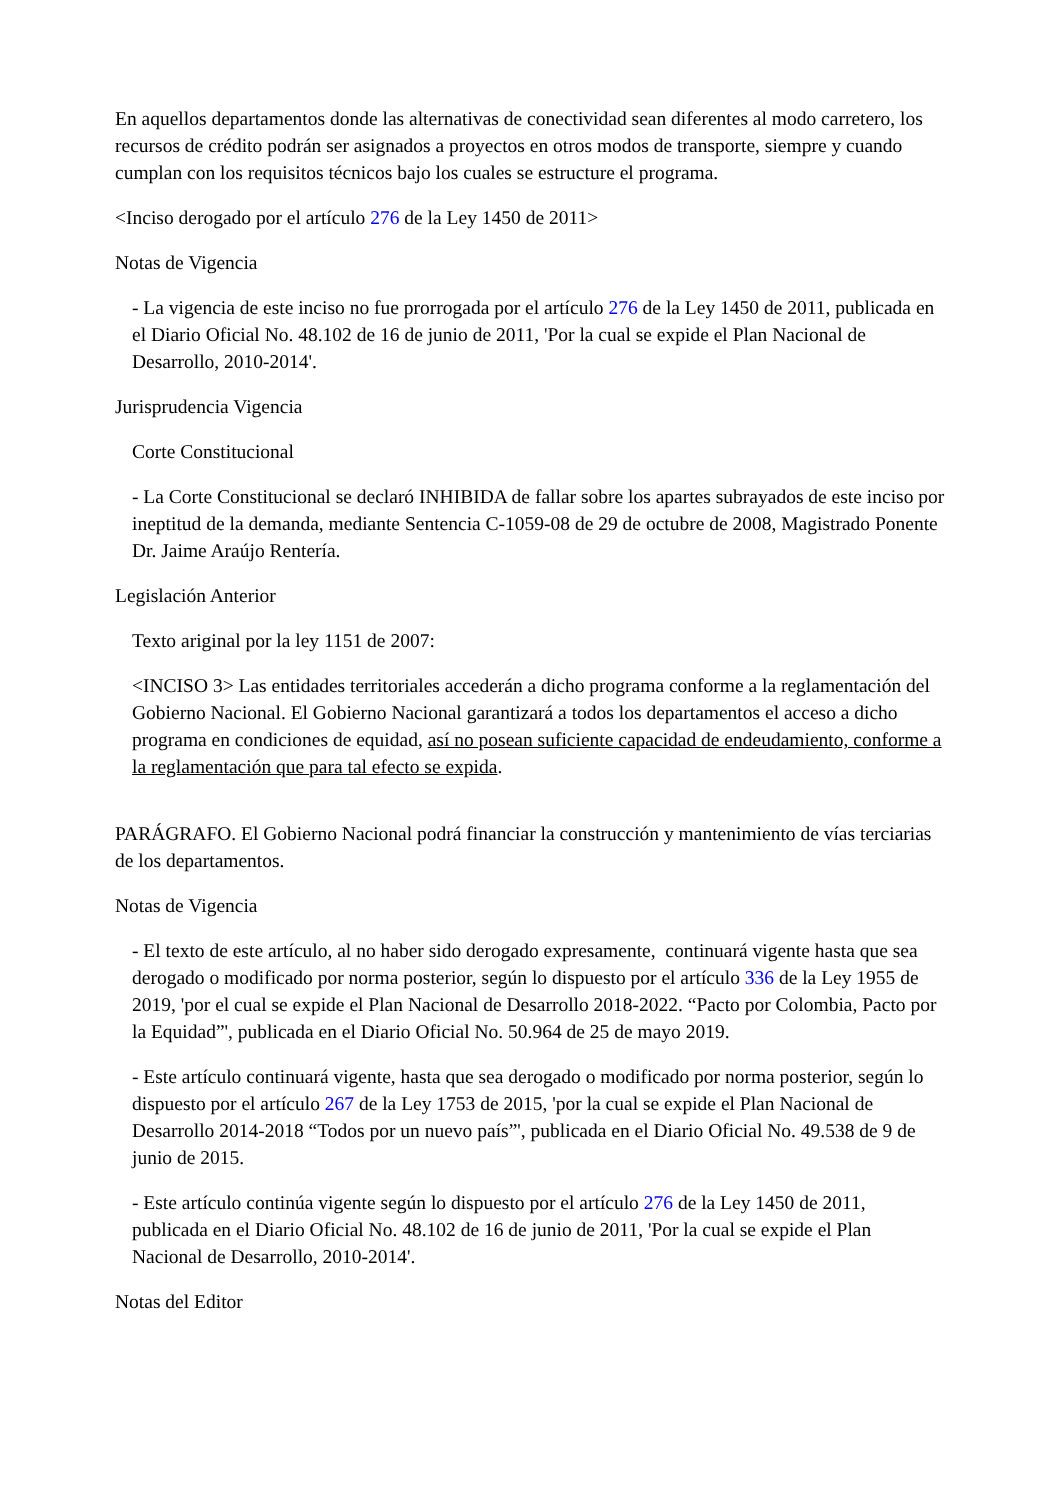En aquellos departamentos donde las alternativas de conectividad sean diferentes al modo carretero, los recursos de crédito podrán ser asignados a proyectos en otros modos de transporte, siempre y cuando cumplan con los requisitos técnicos bajo los cuales se estructure el programa.
<Inciso derogado por el artículo 276 de la Ley 1450 de 2011>
Notas de Vigencia
- La vigencia de este inciso no fue prorrogada por el artículo 276 de la Ley 1450 de 2011, publicada en el Diario Oficial No. 48.102 de 16 de junio de 2011, 'Por la cual se expide el Plan Nacional de Desarrollo, 2010-2014'.
Jurisprudencia Vigencia
Corte Constitucional
- La Corte Constitucional se declaró INHIBIDA de fallar sobre los apartes subrayados de este inciso por ineptitud de la demanda, mediante Sentencia C-1059-08 de 29 de octubre de 2008, Magistrado Ponente Dr. Jaime Araújo Rentería.
Legislación Anterior
Texto ariginal por la ley 1151 de 2007:
<INCISO 3> Las entidades territoriales accederán a dicho programa conforme a la reglamentación del Gobierno Nacional. El Gobierno Nacional garantizará a todos los departamentos el acceso a dicho programa en condiciones de equidad, así no posean suficiente capacidad de endeudamiento, conforme a la reglamentación que para tal efecto se expida.
PARÁGRAFO. El Gobierno Nacional podrá financiar la construcción y mantenimiento de vías terciarias de los departamentos.
Notas de Vigencia
- El texto de este artículo, al no haber sido derogado expresamente, continuará vigente hasta que sea derogado o modificado por norma posterior, según lo dispuesto por el artículo 336 de la Ley 1955 de 2019, 'por el cual se expide el Plan Nacional de Desarrollo 2018-2022. “Pacto por Colombia, Pacto por la Equidad”', publicada en el Diario Oficial No. 50.964 de 25 de mayo 2019.
- Este artículo continuará vigente, hasta que sea derogado o modificado por norma posterior, según lo dispuesto por el artículo 267 de la Ley 1753 de 2015, 'por la cual se expide el Plan Nacional de Desarrollo 2014-2018 “Todos por un nuevo país”', publicada en el Diario Oficial No. 49.538 de 9 de junio de 2015.
- Este artículo continúa vigente según lo dispuesto por el artículo 276 de la Ley 1450 de 2011, publicada en el Diario Oficial No. 48.102 de 16 de junio de 2011, 'Por la cual se expide el Plan Nacional de Desarrollo, 2010-2014'.
Notas del Editor